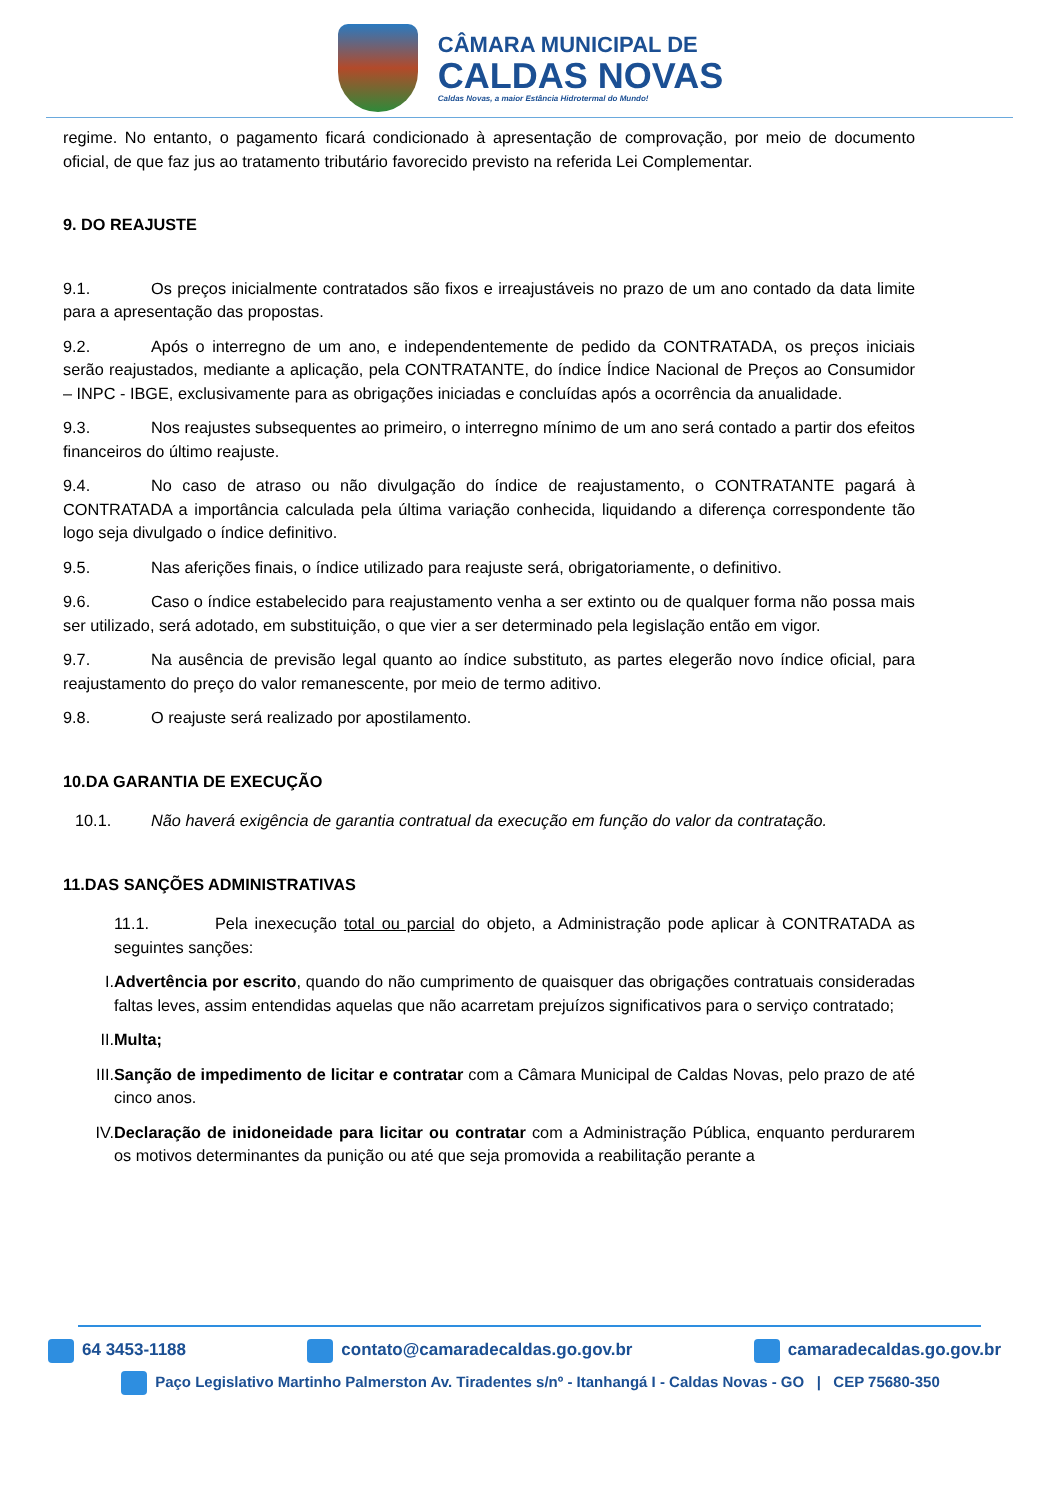CÂMARA MUNICIPAL DE
CALDAS NOVAS
Caldas Novas, a maior Estância Hidrotermal do Mundo!
regime. No entanto, o pagamento ficará condicionado à apresentação de comprovação, por meio de documento oficial, de que faz jus ao tratamento tributário favorecido previsto na referida Lei Complementar.
9. DO REAJUSTE
9.1. Os preços inicialmente contratados são fixos e irreajustáveis no prazo de um ano contado da data limite para a apresentação das propostas.
9.2. Após o interregno de um ano, e independentemente de pedido da CONTRATADA, os preços iniciais serão reajustados, mediante a aplicação, pela CONTRATANTE, do índice Índice Nacional de Preços ao Consumidor – INPC - IBGE, exclusivamente para as obrigações iniciadas e concluídas após a ocorrência da anualidade.
9.3. Nos reajustes subsequentes ao primeiro, o interregno mínimo de um ano será contado a partir dos efeitos financeiros do último reajuste.
9.4. No caso de atraso ou não divulgação do índice de reajustamento, o CONTRATANTE pagará à CONTRATADA a importância calculada pela última variação conhecida, liquidando a diferença correspondente tão logo seja divulgado o índice definitivo.
9.5. Nas aferições finais, o índice utilizado para reajuste será, obrigatoriamente, o definitivo.
9.6. Caso o índice estabelecido para reajustamento venha a ser extinto ou de qualquer forma não possa mais ser utilizado, será adotado, em substituição, o que vier a ser determinado pela legislação então em vigor.
9.7. Na ausência de previsão legal quanto ao índice substituto, as partes elegerão novo índice oficial, para reajustamento do preço do valor remanescente, por meio de termo aditivo.
9.8. O reajuste será realizado por apostilamento.
10.DA GARANTIA DE EXECUÇÃO
10.1. Não haverá exigência de garantia contratual da execução em função do valor da contratação.
11.DAS SANÇÕES ADMINISTRATIVAS
11.1. Pela inexecução total ou parcial do objeto, a Administração pode aplicar à CONTRATADA as seguintes sanções:
I. Advertência por escrito, quando do não cumprimento de quaisquer das obrigações contratuais consideradas faltas leves, assim entendidas aquelas que não acarretam prejuízos significativos para o serviço contratado;
II. Multa;
III. Sanção de impedimento de licitar e contratar com a Câmara Municipal de Caldas Novas, pelo prazo de até cinco anos.
IV. Declaração de inidoneidade para licitar ou contratar com a Administração Pública, enquanto perdurarem os motivos determinantes da punição ou até que seja promovida a reabilitação perante a
64 3453-1188 contato@camaradecaldas.go.gov.br camaradecaldas.go.gov.br
Paço Legislativo Martinho Palmerston Av. Tiradentes s/nº - Itanhangá I - Caldas Novas - GO | CEP 75680-350